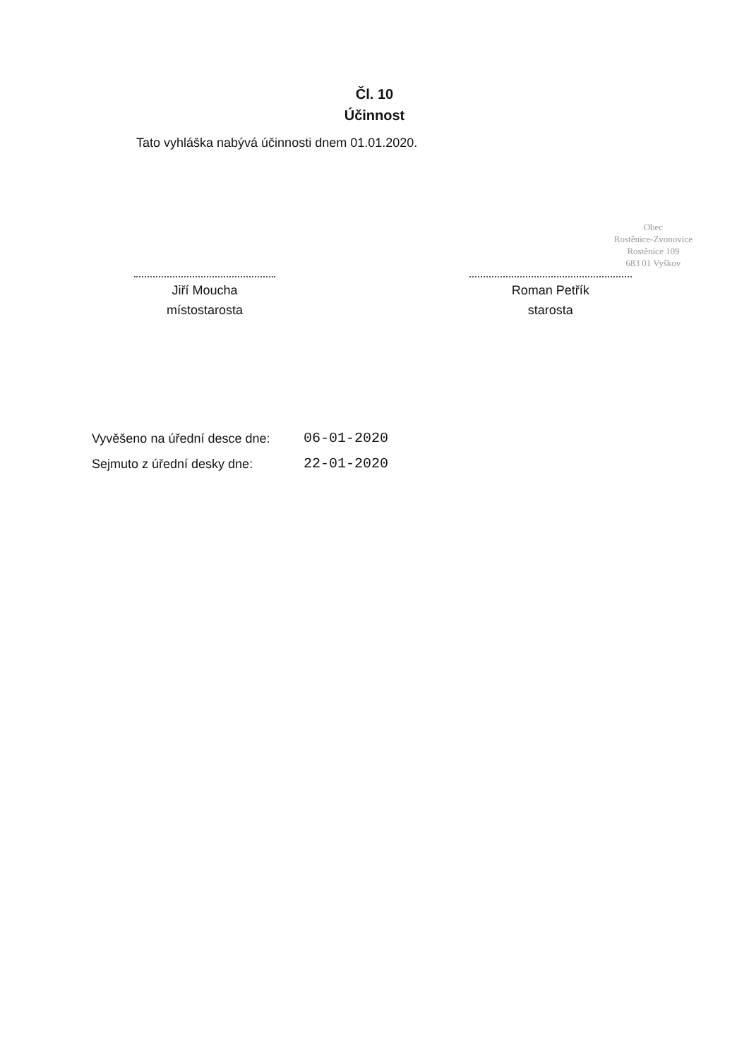Čl. 10
Účinnost
Tato vyhláška nabývá účinnosti dnem 01.01.2020.
Jiří Moucha
místostarosta
Roman Petřík
starosta
Obec
Rostěnice-Zvonovice
Rostěnice 109
683 01 Vyškov
Vyvěšeno na úřední desce dne: 06-01-2020
Sejmuto z úřední desky dne: 22-01-2020